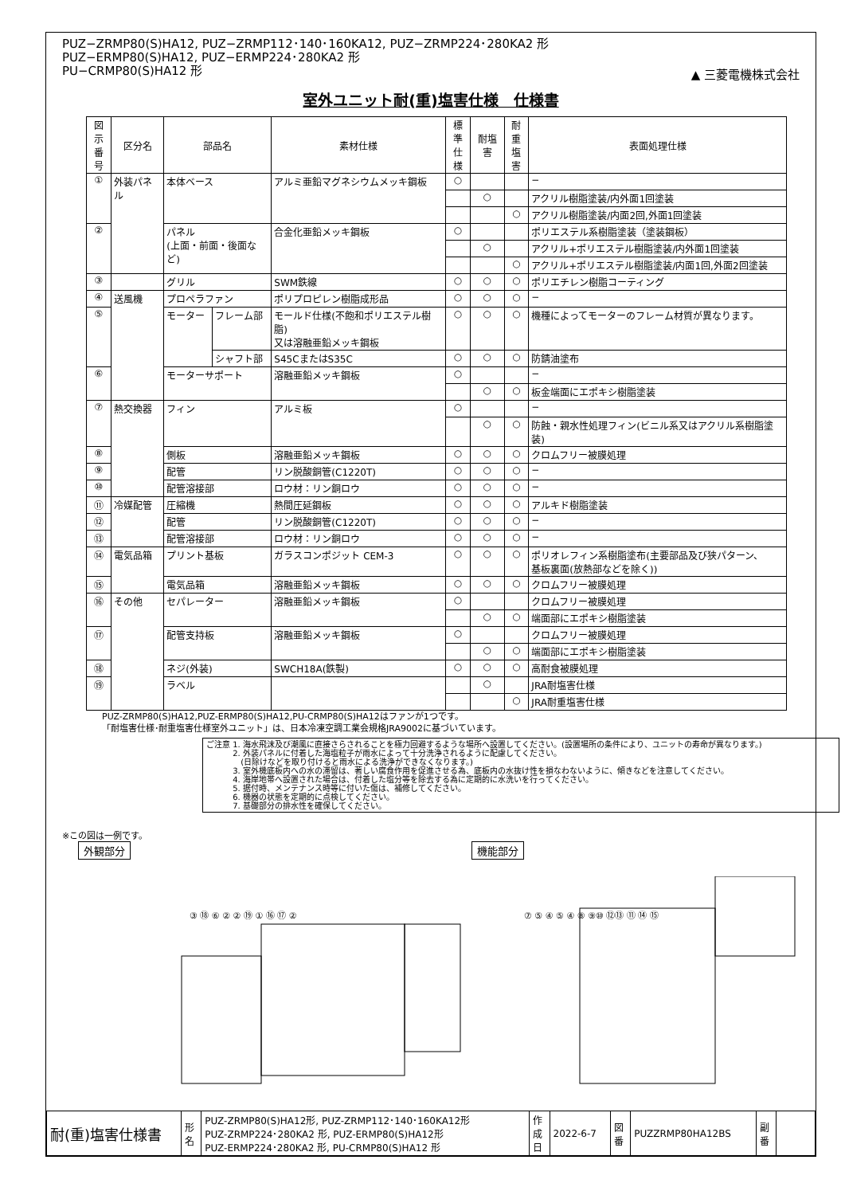PUZ−ZRMP80(S)HA12, PUZ−ZRMP112･140･160KA12, PUZ−ZRMP224･280KA2 形
PUZ−ERMP80(S)HA12, PUZ−ERMP224･280KA2 形
PU−CRMP80(S)HA12 形
▲ 三菱電機株式会社
室外ユニット耐(重)塩害仕様　仕様書
| 図示 番号 | 区分名 | 部品名 | | 素材仕様 | 標準 仕様 | 耐塩害 | 耐重 塩害 | 表面処理仕様 |
| --- | --- | --- | --- | --- | --- | --- | --- | --- |
| ① | 外装パネル | 本体ベース | | アルミ亜鉛マグネシウムメッキ鋼板 | ○ | | | − |
| | | | | | | ○ | | アクリル樹脂塗装/内外面1回塗装 |
| | | | | | | | ○ | アクリル樹脂塗装/内面2回,外面1回塗装 |
| ② | | パネル (上面・前面・後面など) | | 合金化亜鉛メッキ鋼板 | ○ | | | ポリエステル系樹脂塗装（塗装鋼板） |
| | | | | | | ○ | | アクリル+ポリエステル樹脂塗装/内外面1回塗装 |
| | | | | | | | ○ | アクリル+ポリエステル樹脂塗装/内面1回,外面2回塗装 |
| ③ | | グリル | | SWM鉄線 | ○ | ○ | ○ | ポリエチレン樹脂コーティング |
| ④ | 送風機 | プロペラファン | | ポリプロピレン樹脂成形品 | ○ | ○ | ○ | − |
| ⑤ | | モーター | フレーム部 | モールド仕様(不飽和ポリエステル樹脂) 又は溶融亜鉛メッキ鋼板 | ○ | ○ | ○ | 機種によってモーターのフレーム材質が異なります。 |
| | | | シャフト部 | S45CまたはS35C | ○ | ○ | ○ | 防錆油塗布 |
| ⑥ | | モーターサポート | | 溶融亜鉛メッキ鋼板 | ○ | | | − |
| | | | | | | ○ | ○ | 板金端面にエポキシ樹脂塗装 |
| ⑦ | 熱交換器 | フィン | | アルミ板 | ○ | | | − |
| | | | | | | ○ | ○ | 防蝕・親水性処理フィン(ビニル系又はアクリル系樹脂塗装) |
| ⑧ | | 側板 | | 溶融亜鉛メッキ鋼板 | ○ | ○ | ○ | クロムフリー被膜処理 |
| ⑨ | | 配管 | | リン脱酸銅管(C1220T) | ○ | ○ | ○ | − |
| ⑩ | | 配管溶接部 | | ロウ材：リン銅ロウ | ○ | ○ | ○ | − |
| ⑪ | 冷媒配管 | 圧縮機 | | 熱間圧延鋼板 | ○ | ○ | ○ | アルキド樹脂塗装 |
| ⑫ | | 配管 | | リン脱酸銅管(C1220T) | ○ | ○ | ○ | − |
| ⑬ | | 配管溶接部 | | ロウ材：リン銅ロウ | ○ | ○ | ○ | − |
| ⑭ | 電気品箱 | プリント基板 | | ガラスコンポジット CEM-3 | ○ | ○ | ○ | ポリオレフィン系樹脂塗布(主要部品及び狭パターン、 基板裏面(放熱部などを除く)) |
| ⑮ | | 電気品箱 | | 溶融亜鉛メッキ鋼板 | ○ | ○ | ○ | クロムフリー被膜処理 |
| ⑯ | その他 | セパレーター | | 溶融亜鉛メッキ鋼板 | ○ | | | クロムフリー被膜処理 |
| | | | | | | ○ | ○ | 端面部にエポキシ樹脂塗装 |
| ⑰ | | 配管支持板 | | 溶融亜鉛メッキ鋼板 | ○ | | | クロムフリー被膜処理 |
| | | | | | | ○ | ○ | 端面部にエポキシ樹脂塗装 |
| ⑱ | | ネジ(外装) | | SWCH18A(鉄製) | ○ | ○ | ○ | 高耐食被膜処理 |
| ⑲ | | ラベル | | | | ○ | | JRA耐塩害仕様 |
| | | | | | | | ○ | JRA耐重塩害仕様 |
PUZ-ZRMP80(S)HA12,PUZ-ERMP80(S)HA12,PU-CRMP80(S)HA12はファンが1つです。
「耐塩害仕様･耐重塩害仕様室外ユニット」は、日本冷凍空調工業会規格JRA9002に基づいています。
ご注意 1. 海水飛沫及び潮風に直接さらされることを極力回避するような場所へ設置してください。(設置場所の条件により、ユニットの寿命が異なります。)
　　　 2. 外装パネルに付着した海塩粒子が雨水によって十分洗浄されるように配慮してください。
　　　 　(日除けなどを取り付けると雨水による洗浄ができなくなります。)
　　　 3. 室外機底板内への水の滞留は、著しい腐食作用を促進させる為、底板内の水抜け性を損なわないように、傾きなどを注意してください。
　　　 4. 海岸地帯へ設置された場合は、付着した塩分等を除去する為に定期的に水洗いを行ってください。
　　　 5. 据付時、メンテナンス時等に付いた傷は、補修してください。
　　　 6. 機器の状態を定期的に点検してください。
　　　 7. 基礎部分の排水性を確保してください。
※この図は一例です。
外観部分 機能部分
③ ⑱ ⑥ ② ② ⑲ ① ⑯ ⑰ ② ⑦ ⑤ ④ ⑤ ④ ⑧ ⑨⑩ ⑫⑬ ⑪ ⑭ ⑮
| 耐(重)塩害仕様書 | 形 名 | PUZ-ZRMP80(S)HA12形, PUZ-ZRMP112･140･160KA12形 PUZ-ZRMP224･280KA2 形, PUZ-ERMP80(S)HA12形 PUZ-ERMP224･280KA2 形, PU-CRMP80(S)HA12 形 | 作 成 日 | 2022-6-7 | 図 番 | PUZZRMP80HA12BS | 副 番 | |